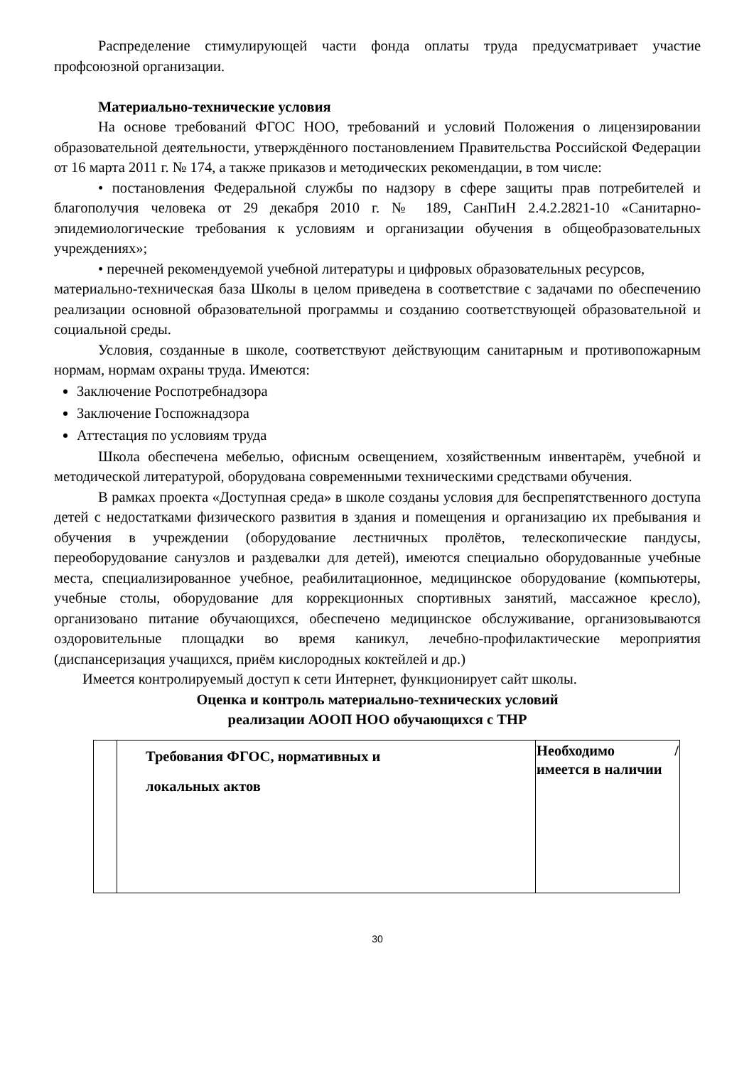Распределение стимулирующей части фонда оплаты труда предусматривает участие профсоюзной организации.
Материально-технические условия
На основе требований ФГОС НОО, требований и условий Положения о лицензировании образовательной деятельности, утверждённого постановлением Правительства Российской Федерации от 16 марта 2011 г. № 174, а также приказов и методических рекомендации, в том числе:
• постановления Федеральной службы по надзору в сфере защиты прав потребителей и благополучия человека от 29 декабря 2010 г. № 189, СанПиН 2.4.2.2821-10 «Санитарно-эпидемиологические требования к условиям и организации обучения в общеобразовательных учреждениях»;
• перечней рекомендуемой учебной литературы и цифровых образовательных ресурсов,
материально-техническая база Школы в целом приведена в соответствие с задачами по обеспечению реализации основной образовательной программы и созданию соответствующей образовательной и социальной среды.
Условия, созданные в школе, соответствуют действующим санитарным и противопожарным нормам, нормам охраны труда. Имеются:
Заключение Роспотребнадзора
Заключение Госпожнадзора
Аттестация по условиям труда
Школа обеспечена мебелью, офисным освещением, хозяйственным инвентарём, учебной и методической литературой, оборудована современными техническими средствами обучения.
В рамках проекта «Доступная среда» в школе созданы условия для беспрепятственного доступа детей с недостатками физического развития в здания и помещения и организацию их пребывания и обучения в учреждении (оборудование лестничных пролётов, телескопические пандусы, переоборудование санузлов и раздевалки для детей), имеются специально оборудованные учебные места, специализированное учебное, реабилитационное, медицинское оборудование (компьютеры, учебные столы, оборудование для коррекционных спортивных занятий, массажное кресло), организовано питание обучающихся, обеспечено медицинское обслуживание, организовываются оздоровительные площадки во время каникул, лечебно-профилактические мероприятия (диспансеризация учащихся, приём кислородных коктейлей и др.)
Имеется контролируемый доступ к сети Интернет, функционирует сайт школы.
Оценка и контроль материально-технических условий
реализации АООП НОО обучающихся с ТНР
| | Требования ФГОС, нормативных и локальных актов | Необходимо / имеется в наличии |
30